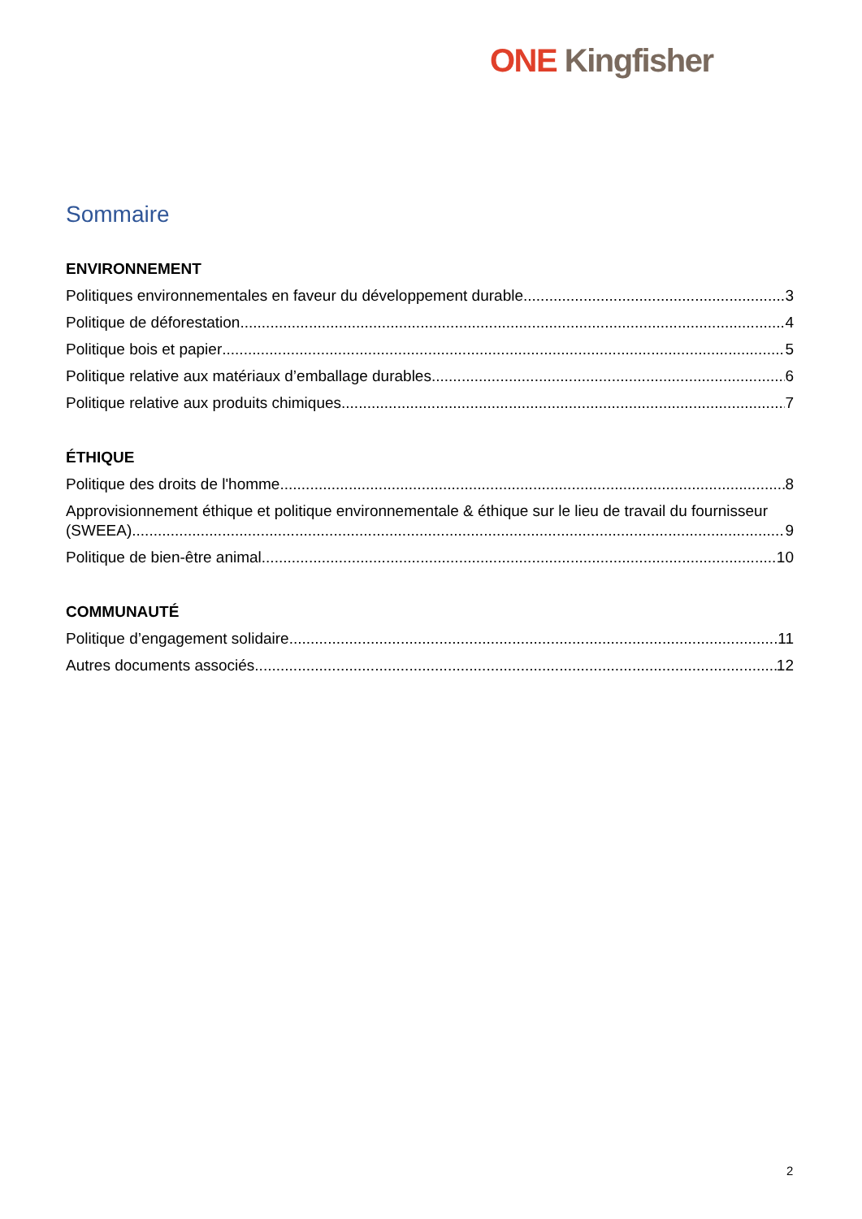ONE Kingfisher
Sommaire
ENVIRONNEMENT
Politiques environnementales en faveur du développement durable 3
Politique de déforestation 4
Politique bois et papier 5
Politique relative aux matériaux d’emballage durables 6
Politique relative aux produits chimiques 7
ÉTHIQUE
Politique des droits de l'homme 8
Approvisionnement éthique et politique environnementale & éthique sur le lieu de travail du fournisseur
(SWEEA) 9
Politique de bien-être animal 10
COMMUNAUTÉ
Politique d’engagement solidaire 11
Autres documents associés 12
2